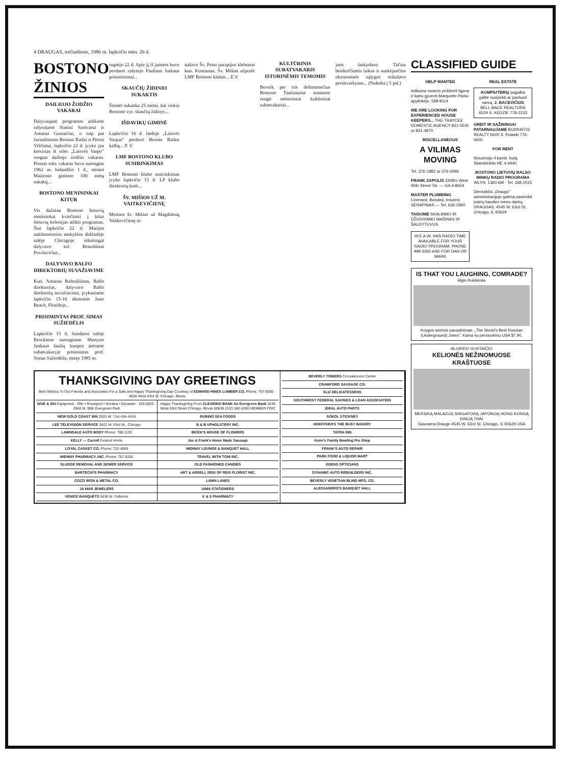4 DRAUGAS, trečiadienis, 1986 m. lapkričio mėn. 26 d.
BOSTONO ŽINIOS
DAILIOJO ŽODŽIO VAKARAI
Dalyvaujant programos atlikime rašytojams Stasiui Santvarui ir Antanui Gustaičiui, o taip pat žurnalistams Broniui Railai ir Petrui Viščiniui, lapkričio 22 d. įvyko jau ketvirtas iš eilės „Laisvės Varpo" rengtas dailiojo žodžio vakaras. Pirmas toks vakaras buvo surengtas 1962 m. balandžio 1 d., minint Maironio gimimo 100 metų sukaktį...
BOSTONO MENININKAI KITUR
Vis dažniau Bostono lietuvių menininkai kviečiami į kitas lietuvių kolonijas atlikti programas. Štai lapkričio 22 d. Marijos aukštesniosios mokyklos didžiulėje salėje Chicagoje sėkmingai dalyvavo sol. Benediktas Povilavičius...
DALYVAVO BALFO DIREKTORIŲ SUVAŽIAVIME
Kun. Antanas Baltrušiūnas, Balfo direktorius, dalyvavo Balfo direktorių suvažiavime, įvykusiame lapkričio 15-16 dienomis Juno Beach, Floridoje...
PRISIMINTAS PROF. SIMAS SUŽIEDĖLIS
Lapkričio 15 d. Sandaros salėje Brocktone surengtame Martyno Jankaus šaulių kuopos antrame subatvakaryje prisimintas prof. Simas Sužiedėlis, miręs 1985 m.
rugsėjo 22 d. Apie jį iš juostos buvo perduoti rašytojo Pauliaus Jurkaus prisiminimai...
SKAUČIŲ ŽIDINIO SUKAKTIS
Šiemet sukanka 25 metai, kai veikia Bostono vyr. skaučių židinys...
IŠDAVIKŲ GIMINĖ
Lapkričio 16 d. laidoje „Laisvės Varpas" perdavė Bronio Railos kalbą... P. V.
LMF BOSTONO KLUBO SUSIRINKIMAS
LMF Bostono klubo susirinkimas įvyko lapkričio 15 d. LP klubo direktorių kmb...
ŠV. MIŠIOS UŽ M. VAITKEVIČIENĘ
Metines šv. Mišias už Magdaleną Vaitkevičienę at-
našavo Šv. Petro parapijos klebonas kun. Kontautas. Šv. Mišias užprašė LMF Bostono klubas... E.V.
KULTŪRINIS SUBATVAKARIS ISTORINĖMIS TEMOMIS
Beveik per tris dešimtmečius Bostono Tautiniuose namuose rengti mėnesiniai kultūriniai subatvakariai...
juos lankydavo. Tačiau besikeičiantis laikas ir sunkėjančios ekonominės sąlygos reikalavo persitvarkymo... (Nukelta į 5 psl.)
THANKSGIVING DAY GREETINGS
Best Wishes To Our Friends and Associates For a Safe and Happy Thanksgiving Day Courtesy of EDWARD HINES LUMBER CO. Phone: 767-8300 · 4626 West 63rd St. Chicago, Illinois
DIVE & SKI Equipment · Olin • Rossignol • Nordica • Dynaster · 425-0822 · 2940 W. 95th Evergreen Park
NEW GOLD COAST INN 2525 W. 71st 434-4149
LEE TELEVISION SERVICE 3422 W. 63rd St., Chicago
LAWNDALE AUTO BODY Phone: 788-1133
KELLY — Carroll Funeral Home
LOYAL CASKET CO. Phone: 722-4065
MIDWAY PHARMACY, INC. Phone: 767-9155
SLUDGE REMOVAL AND SEWER SERVICE
BARTECKI'S PHARMACY
COZZI IRON & METAL CO.
JA MAR JEWELERS
VENICE BANQUETS 5636 W. Fullerton
Happy Thanksgiving From CLEARING BANK An Evergreen Bank 5235 West 63rd Street Chicago, Illinois 60638 (312) 582-6300 MEMBER FDIC
RUBINO SEA FOODS
B & B UPHOLSTERY INC.
BICEK'S HOUSE OF FLOWERS
Joe & Frank's Home Made Sausage
MIDWAY LOUNGE & BANQUET HALL
TRAVEL WITH TONI INC.
OLD FASHIONED CANDIES
ART & ARDELL REIS OF REIS FLORIST INC.
LAWN LANES
IAMA STATIONERS
K & S PHARMACY
BEVERLY TOWERS Convalescent Center
CRAWFORD SAUSAGE CO.
SLIZ DELICATESSENS
SOUTHWEST FEDERAL SAVINGS & LOAN ASSOCIATION
IDEAL AUTO PARTS
SOKOL STICKNEY
HOEFFKEN'S THE BUSY BAKERY
TATRA INN
Kenn's Family Bowling Pro Shop
FRANK'S AUTO REPAIR
PARK FOOD & LIQUOR MART
EDENS OPTICIANS
DYNAMIC AUTO REBUILDERS INC.
BEVERLY VENETIAN BLIND MFG. CO.
ALESSANDRO'S BANQUET HALL
CLASSIFIED GUIDE
HELP WANTED
Ieškoma moteris prižiūrėti ligonę ir kartu gyventi Marquette Parko apylinkėje. 598-9114
WE ARE LOOKING FOR EXPERIENCED HOUSE KEEPERS... THE TRAYCEE DOMESTIC AGENCY 831-5530 or 831-4870
MISCELLANEOUS
A VILIMAS MOVING
Tel. 376-1882 ar 376-5996
FRANK ZAPOLIS 3208½ West 95th Street Tel. — GA 4-8654
MASTER PLUMBING Licensed, Bonded, Insured. SERAPINAS — Tel. 636-2960
TAISOME SKALBIMO IR DŽIOVINIMO MAŠINAS IR ŠALDYTUVUS
W.E.A.W. HAS RADIO TIME AVAILABLE FOR YOUR RADIO PROGRAM. PHONE 499-3350 ASK FOR DAN OR MARK
REAL ESTATE
KOMPIUTERIŲ pagalba galite nusipirkti ar parduoti namą. J. BACEVIČIUS BELL-BACE REALTORS 6529 S. KEDZIE 778-2233
GREIT IR SĄŽININGAI PATARNAUJAME BUDRAITIS REALTY 6600 S. Pulaski 776-0600
FOR RENT
Išnuomoju 4 kamb. butą. Skambinkite HE 4-4440
BOSTONO LIETUVIŲ BALSO MINKŲ RADIO PROGRAMA WLYN, 1360 AM · Tel. 268-2515
Dienraščio „Draugo" administracijoje galima pasirinkti įvairių liaudies meno-darbų. DRAUGAS, 4545 W. 63rd St., Chicago, IL 60629
IS THAT YOU LAUGHING, COMRADE?
Algis Rukšėnas
Knygos antrinis pavadinimas: „The World's Best Russian (Underground) Jokes". Kaina su persiuntimu USA $7.90.
ALGIRDO GUSTAIČIO
KELIONĖS NEŽINOMUOSE KRAŠTUOSE
MEKSIKĄ MALAZIJĄ SINGAPORĄ JAPONIJĄ HONG KONGĄ KINIJĄ THAI
Gaunama Drauge 4545 W. 63rd St. Chicago, IL 60629 USA